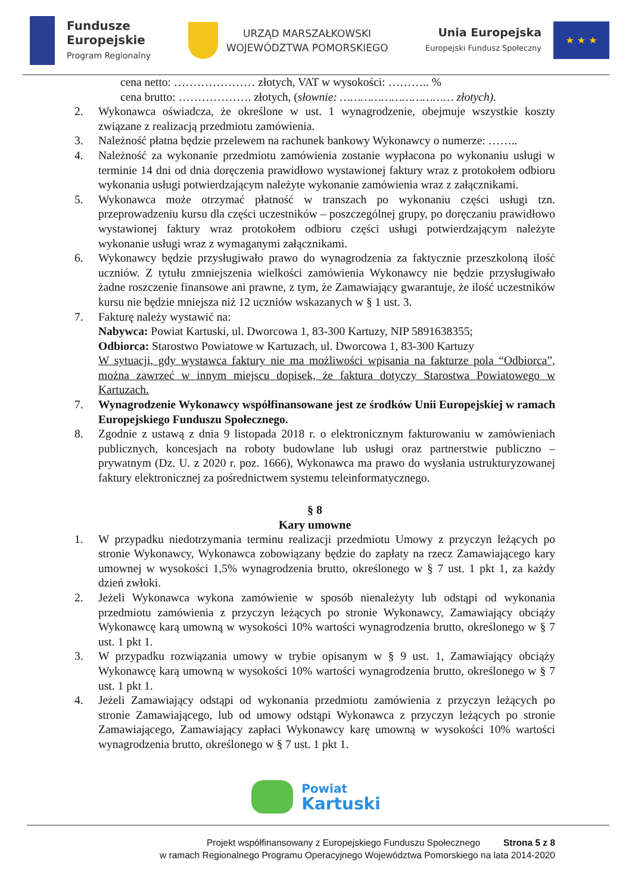Fundusze
Europejskie
Program Regionalny
URZĄD MARSZAŁKOWSKI
WOJEWÓDZTWA POMORSKIEGO
Unia Europejska
Europejski Fundusz Społeczny
★ ★ ★
cena netto: ………………… złotych, VAT w wysokości: ……….. %
cena brutto: ………………. złotych, (słownie: …………………………… złotych).
2. Wykonawca oświadcza, że określone w ust. 1 wynagrodzenie, obejmuje wszystkie koszty związane z realizacją przedmiotu zamówienia.
3. Należność płatna będzie przelewem na rachunek bankowy Wykonawcy o numerze: ……..
4. Należność za wykonanie przedmiotu zamówienia zostanie wypłacona po wykonaniu usługi w terminie 14 dni od dnia doręczenia prawidłowo wystawionej faktury wraz z protokołem odbioru wykonania usługi potwierdzającym należyte wykonanie zamówienia wraz z załącznikami.
5. Wykonawca może otrzymać płatność w transzach po wykonaniu części usługi tzn. przeprowadzeniu kursu dla części uczestników – poszczególnej grupy, po doręczaniu prawidłowo wystawionej faktury wraz protokołem odbioru części usługi potwierdzającym należyte wykonanie usługi wraz z wymaganymi załącznikami.
6. Wykonawcy będzie przysługiwało prawo do wynagrodzenia za faktycznie przeszkoloną ilość uczniów. Z tytułu zmniejszenia wielkości zamówienia Wykonawcy nie będzie przysługiwało żadne roszczenie finansowe ani prawne, z tym, że Zamawiający gwarantuje, że ilość uczestników kursu nie będzie mniejsza niż 12 uczniów wskazanych w § 1 ust. 3.
7. Fakturę należy wystawić na:
Nabywca: Powiat Kartuski, ul. Dworcowa 1, 83-300 Kartuzy, NIP 5891638355;
Odbiorca: Starostwo Powiatowe w Kartuzach, ul. Dworcowa 1, 83-300 Kartuzy
W sytuacji, gdy wystawca faktury nie ma możliwości wpisania na fakturze pola “Odbiorca”, można zawrzeć w innym miejscu dopisek, że faktura dotyczy Starostwa Powiatowego w Kartuzach.
7. Wynagrodzenie Wykonawcy współfinansowane jest ze środków Unii Europejskiej w ramach Europejskiego Funduszu Społecznego.
8. Zgodnie z ustawą z dnia 9 listopada 2018 r. o elektronicznym fakturowaniu w zamówieniach publicznych, koncesjach na roboty budowlane lub usługi oraz partnerstwie publiczno – prywatnym (Dz. U. z 2020 r. poz. 1666), Wykonawca ma prawo do wysłania ustrukturyzowanej faktury elektronicznej za pośrednictwem systemu teleinformatycznego.
§ 8
Kary umowne
1. W przypadku niedotrzymania terminu realizacji przedmiotu Umowy z przyczyn leżących po stronie Wykonawcy, Wykonawca zobowiązany będzie do zapłaty na rzecz Zamawiającego kary umownej w wysokości 1,5% wynagrodzenia brutto, określonego w § 7 ust. 1 pkt 1, za każdy dzień zwłoki.
2. Jeżeli Wykonawca wykona zamówienie w sposób nienależyty lub odstąpi od wykonania przedmiotu zamówienia z przyczyn leżących po stronie Wykonawcy, Zamawiający obciąży Wykonawcę karą umowną w wysokości 10% wartości wynagrodzenia brutto, określonego w § 7 ust. 1 pkt 1.
3. W przypadku rozwiązania umowy w trybie opisanym w § 9 ust. 1, Zamawiający obciąży Wykonawcę karą umowną w wysokości 10% wartości wynagrodzenia brutto, określonego w § 7 ust. 1 pkt 1.
4. Jeżeli Zamawiający odstąpi od wykonania przedmiotu zamówienia z przyczyn leżących po stronie Zamawiającego, lub od umowy odstąpi Wykonawca z przyczyn leżących po stronie Zamawiającego, Zamawiający zapłaci Wykonawcy karę umowną w wysokości 10% wartości wynagrodzenia brutto, określonego w § 7 ust. 1 pkt 1.
Powiat
Kartuski
Projekt współfinansowany z Europejskiego Funduszu Społecznego Strona 5 z 8
w ramach Regionalnego Programu Operacyjnego Województwa Pomorskiego na lata 2014-2020